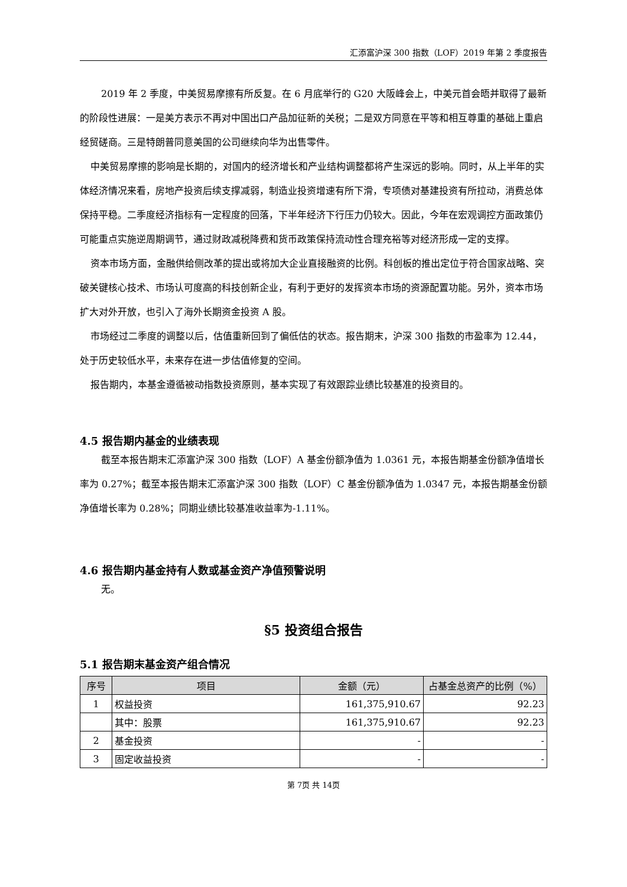汇添富沪深 300 指数（LOF）2019 年第 2 季度报告
2019 年 2 季度，中美贸易摩擦有所反复。在 6 月底举行的 G20 大阪峰会上，中美元首会晤并取得了最新的阶段性进展：一是美方表示不再对中国出口产品加征新的关税；二是双方同意在平等和相互尊重的基础上重启经贸磋商。三是特朗普同意美国的公司继续向华为出售零件。
中美贸易摩擦的影响是长期的，对国内的经济增长和产业结构调整都将产生深远的影响。同时，从上半年的实体经济情况来看，房地产投资后续支撑减弱，制造业投资增速有所下滑，专项债对基建投资有所拉动，消费总体保持平稳。二季度经济指标有一定程度的回落，下半年经济下行压力仍较大。因此，今年在宏观调控方面政策仍可能重点实施逆周期调节，通过财政减税降费和货币政策保持流动性合理充裕等对经济形成一定的支撑。
资本市场方面，金融供给侧改革的提出或将加大企业直接融资的比例。科创板的推出定位于符合国家战略、突破关键核心技术、市场认可度高的科技创新企业，有利于更好的发挥资本市场的资源配置功能。另外，资本市场扩大对外开放，也引入了海外长期资金投资 A 股。
市场经过二季度的调整以后，估值重新回到了偏低估的状态。报告期末，沪深 300 指数的市盈率为 12.44，处于历史较低水平，未来存在进一步估值修复的空间。
报告期内，本基金遵循被动指数投资原则，基本实现了有效跟踪业绩比较基准的投资目的。
4.5 报告期内基金的业绩表现
截至本报告期末汇添富沪深 300 指数（LOF）A 基金份额净值为 1.0361 元，本报告期基金份额净值增长率为 0.27%；截至本报告期末汇添富沪深 300 指数（LOF）C 基金份额净值为 1.0347 元，本报告期基金份额净值增长率为 0.28%；同期业绩比较基准收益率为-1.11%。
4.6 报告期内基金持有人数或基金资产净值预警说明
无。
§5 投资组合报告
5.1 报告期末基金资产组合情况
| 序号 | 项目 | 金额（元） | 占基金总资产的比例（%） |
| --- | --- | --- | --- |
| 1 | 权益投资 | 161,375,910.67 | 92.23 |
| | 其中：股票 | 161,375,910.67 | 92.23 |
| 2 | 基金投资 | - | - |
| 3 | 固定收益投资 | - | - |
第 7页 共 14页